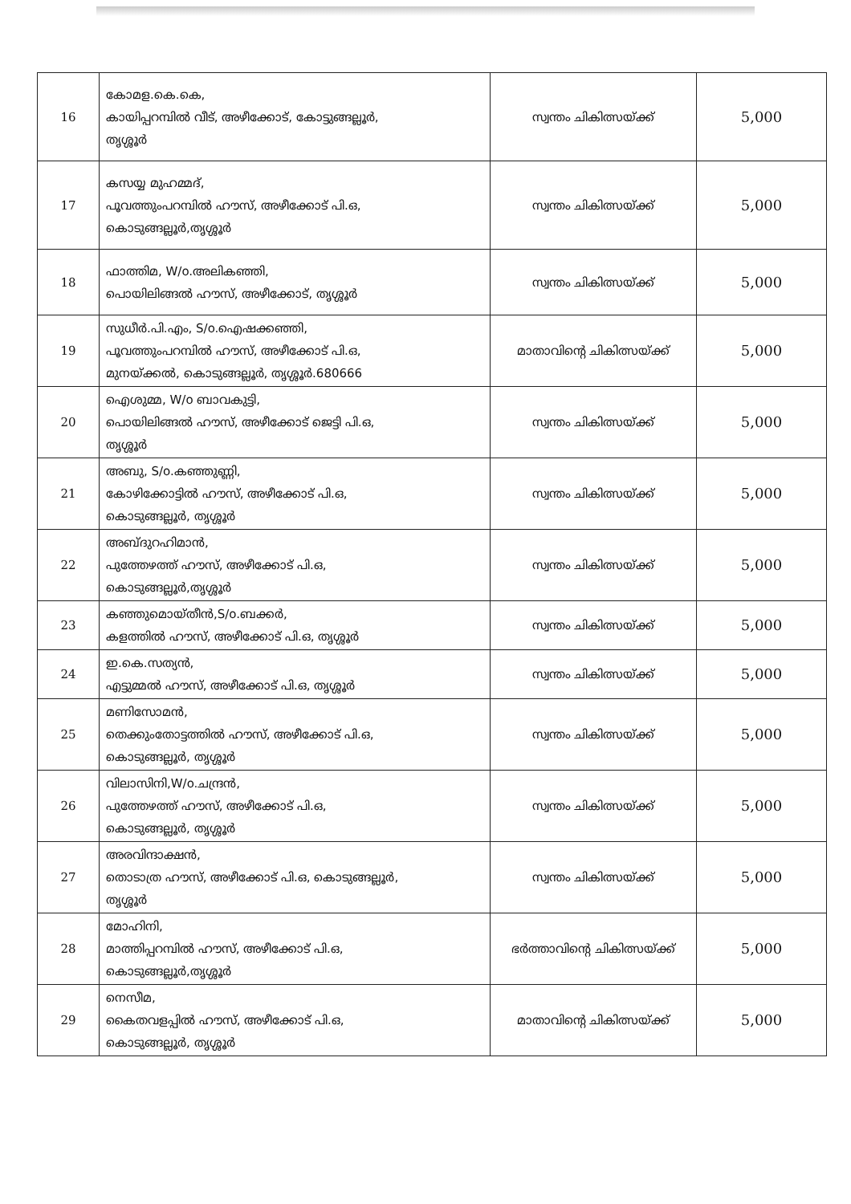| 16 | കോമള.കെ.കെ, കായിപ്പറമ്പിൽ വീട്, അഴീക്കോട്, കോട്ടുങ്ങല്ലൂർ, തൃശ്ശൂർ | സ്വന്തം ചികിത്സയ്ക്ക് | 5,000 |
| 17 | കസയ്യ മുഹമ്മദ്, പൂവത്തുംപറമ്പിൽ ഹൗസ്, അഴീക്കോട് പി.ഒ, കൊടുങ്ങല്ലൂർ,തൃശ്ശൂർ | സ്വന്തം ചികിത്സയ്ക്ക് | 5,000 |
| 18 | ഫാത്തിമ, W/o.അലികഞ്ഞി, പൊയിലിങ്ങൽ ഹൗസ്, അഴീക്കോട്, തൃശ്ശൂർ | സ്വന്തം ചികിത്സയ്ക്ക് | 5,000 |
| 19 | സുധീർ.പി.എം, S/o.ഐഷക്കഞ്ഞി, പൂവത്തുംപറമ്പിൽ ഹൗസ്, അഴീക്കോട് പി.ഒ, മുനയ്ക്കൽ, കൊടുങ്ങല്ലൂർ, തൃശ്ശൂർ.680666 | മാതാവിന്റെ ചികിത്സയ്ക്ക് | 5,000 |
| 20 | ഐശുമ്മ, W/o ബാവകുട്ടി, പൊയിലിങ്ങൽ ഹൗസ്, അഴീക്കോട് ജെട്ടി പി.ഒ, തൃശ്ശൂർ | സ്വന്തം ചികിത്സയ്ക്ക് | 5,000 |
| 21 | അബു, S/o.കഞ്ഞുണ്ണി, കോഴിക്കോട്ടിൽ ഹൗസ്, അഴീക്കോട് പി.ഒ, കൊടുങ്ങല്ലൂർ, തൃശ്ശൂർ | സ്വന്തം ചികിത്സയ്ക്ക് | 5,000 |
| 22 | അബ്ദുറഹിമാൻ, പുത്തേഴത്ത് ഹൗസ്, അഴീക്കോട് പി.ഒ, കൊടുങ്ങല്ലൂർ,തൃശ്ശൂർ | സ്വന്തം ചികിത്സയ്ക്ക് | 5,000 |
| 23 | കഞ്ഞുമൊയ്തീൻ,S/o.ബക്കർ, കളത്തിൽ ഹൗസ്, അഴീക്കോട് പി.ഒ, തൃശ്ശൂർ | സ്വന്തം ചികിത്സയ്ക്ക് | 5,000 |
| 24 | ഇ.കെ.സത്യൻ, എട്ടുമ്മൽ ഹൗസ്, അഴീക്കോട് പി.ഒ, തൃശ്ശൂർ | സ്വന്തം ചികിത്സയ്ക്ക് | 5,000 |
| 25 | മണിസോമൻ, തെക്കുംതോട്ടത്തിൽ ഹൗസ്, അഴീക്കോട് പി.ഒ, കൊടുങ്ങല്ലൂർ, തൃശ്ശൂർ | സ്വന്തം ചികിത്സയ്ക്ക് | 5,000 |
| 26 | വിലാസിനി,W/o.ചന്ദ്രൻ, പുത്തേഴത്ത് ഹൗസ്, അഴീക്കോട് പി.ഒ, കൊടുങ്ങല്ലൂർ, തൃശ്ശൂർ | സ്വന്തം ചികിത്സയ്ക്ക് | 5,000 |
| 27 | അരവിന്ദാക്ഷൻ, തൊടാത്ര ഹൗസ്, അഴീക്കോട് പി.ഒ, കൊടുങ്ങല്ലൂർ, തൃശ്ശൂർ | സ്വന്തം ചികിത്സയ്ക്ക് | 5,000 |
| 28 | മോഹിനി, മാത്തിപ്പറമ്പിൽ ഹൗസ്, അഴീക്കോട് പി.ഒ, കൊടുങ്ങല്ലൂർ,തൃശ്ശൂർ | ഭർത്താവിന്റെ ചികിത്സയ്ക്ക് | 5,000 |
| 29 | നെസീമ, കൈതവളപ്പിൽ ഹൗസ്, അഴീക്കോട് പി.ഒ, കൊടുങ്ങല്ലൂർ, തൃശ്ശൂർ | മാതാവിന്റെ ചികിത്സയ്ക്ക് | 5,000 |